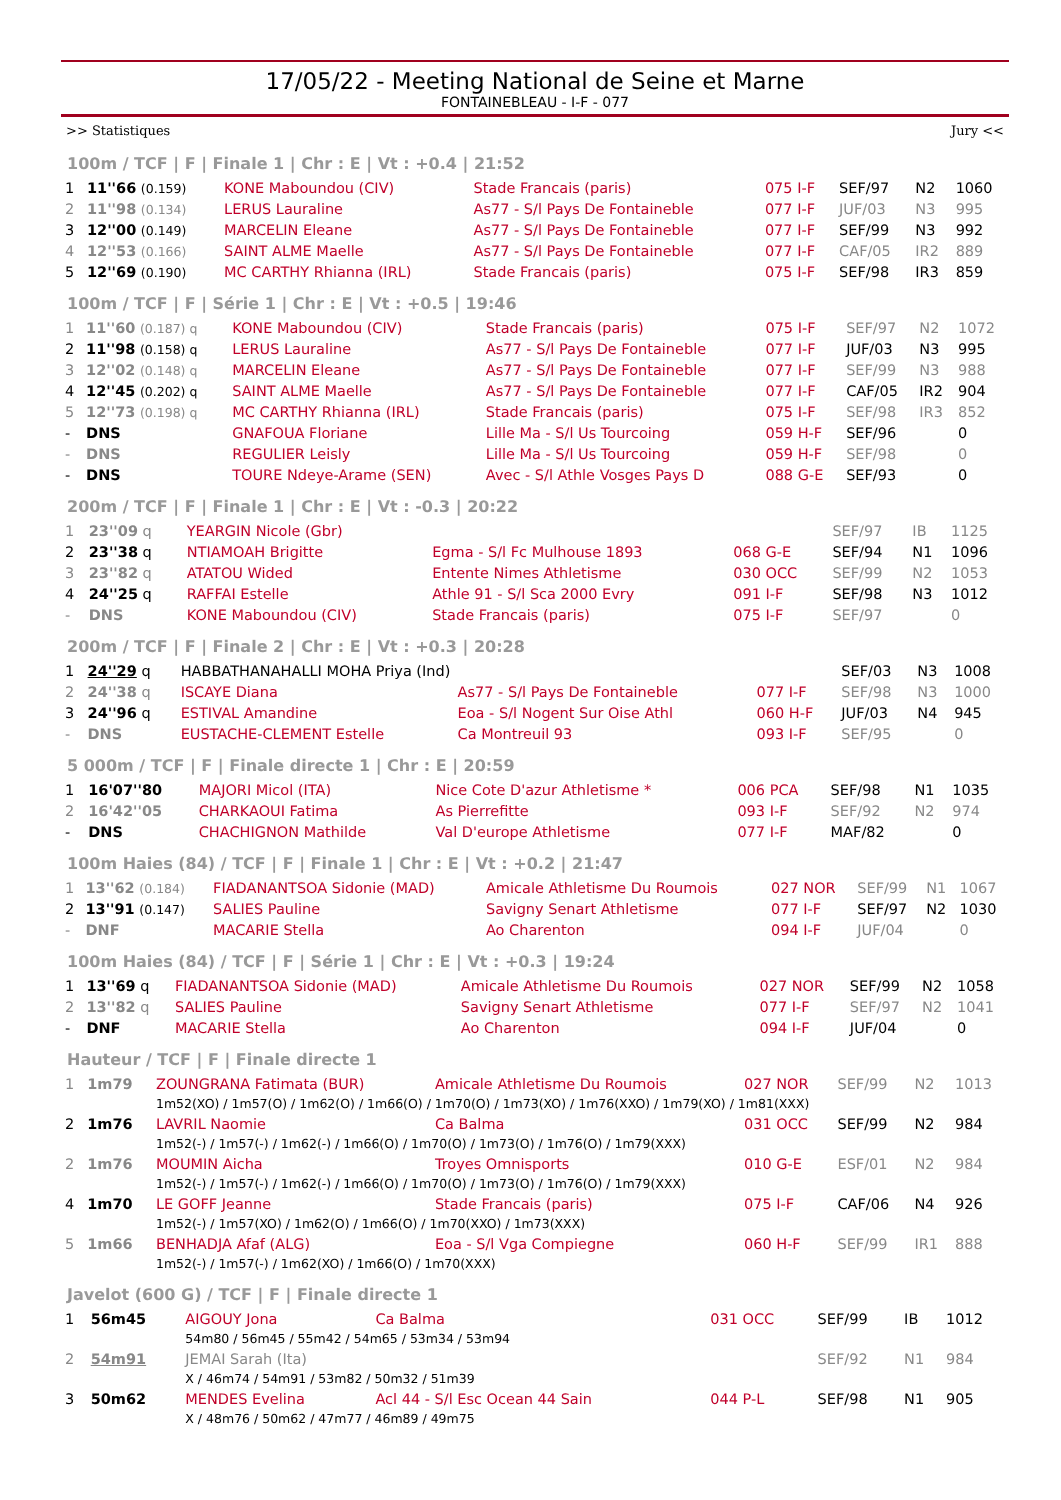17/05/22 - Meeting National de Seine et Marne
FONTAINEBLEAU - I-F - 077
>> Statistiques Jury <<
100m / TCF | F | Finale 1 | Chr : E | Vt : +0.4 | 21:52
| 1 | 11''66 (0.159) | KONE Maboundou (CIV) | Stade Francais (paris) | 075 I-F | SEF/97 | N2 | 1060 |
| 2 | 11''98 (0.134) | LERUS Lauraline | As77 - S/l Pays De Fontaineble | 077 I-F | JUF/03 | N3 | 995 |
| 3 | 12''00 (0.149) | MARCELIN Eleane | As77 - S/l Pays De Fontaineble | 077 I-F | SEF/99 | N3 | 992 |
| 4 | 12''53 (0.166) | SAINT ALME Maelle | As77 - S/l Pays De Fontaineble | 077 I-F | CAF/05 | IR2 | 889 |
| 5 | 12''69 (0.190) | MC CARTHY Rhianna (IRL) | Stade Francais (paris) | 075 I-F | SEF/98 | IR3 | 859 |
100m / TCF | F | Série 1 | Chr : E | Vt : +0.5 | 19:46
| 1 | 11''60 (0.187) q | KONE Maboundou (CIV) | Stade Francais (paris) | 075 I-F | SEF/97 | N2 | 1072 |
| 2 | 11''98 (0.158) q | LERUS Lauraline | As77 - S/l Pays De Fontaineble | 077 I-F | JUF/03 | N3 | 995 |
| 3 | 12''02 (0.148) q | MARCELIN Eleane | As77 - S/l Pays De Fontaineble | 077 I-F | SEF/99 | N3 | 988 |
| 4 | 12''45 (0.202) q | SAINT ALME Maelle | As77 - S/l Pays De Fontaineble | 077 I-F | CAF/05 | IR2 | 904 |
| 5 | 12''73 (0.198) q | MC CARTHY Rhianna (IRL) | Stade Francais (paris) | 075 I-F | SEF/98 | IR3 | 852 |
| - | DNS | GNAFOUA Floriane | Lille Ma - S/l Us Tourcoing | 059 H-F | SEF/96 | | 0 |
| - | DNS | REGULIER Leisly | Lille Ma - S/l Us Tourcoing | 059 H-F | SEF/98 | | 0 |
| - | DNS | TOURE Ndeye-Arame (SEN) | Avec - S/l Athle Vosges Pays D | 088 G-E | SEF/93 | | 0 |
200m / TCF | F | Finale 1 | Chr : E | Vt : -0.3 | 20:22
| 1 | 23''09 q | YEARGIN Nicole (Gbr) | | | SEF/97 | IB | 1125 |
| 2 | 23''38 q | NTIAMOAH Brigitte | Egma - S/l Fc Mulhouse 1893 | 068 G-E | SEF/94 | N1 | 1096 |
| 3 | 23''82 q | ATATOU Wided | Entente Nimes Athletisme | 030 OCC | SEF/99 | N2 | 1053 |
| 4 | 24''25 q | RAFFAI Estelle | Athle 91 - S/l Sca 2000 Evry | 091 I-F | SEF/98 | N3 | 1012 |
| - | DNS | KONE Maboundou (CIV) | Stade Francais (paris) | 075 I-F | SEF/97 | | 0 |
200m / TCF | F | Finale 2 | Chr : E | Vt : +0.3 | 20:28
| 1 | 24''29 q | HABBATHANAHALLI MOHA Priya (Ind) | | | SEF/03 | N3 | 1008 |
| 2 | 24''38 q | ISCAYE Diana | As77 - S/l Pays De Fontaineble | 077 I-F | SEF/98 | N3 | 1000 |
| 3 | 24''96 q | ESTIVAL Amandine | Eoa - S/l Nogent Sur Oise Athl | 060 H-F | JUF/03 | N4 | 945 |
| - | DNS | EUSTACHE-CLEMENT Estelle | Ca Montreuil 93 | 093 I-F | SEF/95 | | 0 |
5 000m / TCF | F | Finale directe 1 | Chr : E | 20:59
| 1 | 16'07''80 | MAJORI Micol (ITA) | Nice Cote D'azur Athletisme * | 006 PCA | SEF/98 | N1 | 1035 |
| 2 | 16'42''05 | CHARKAOUI Fatima | As Pierrefitte | 093 I-F | SEF/92 | N2 | 974 |
| - | DNS | CHACHIGNON Mathilde | Val D'europe Athletisme | 077 I-F | MAF/82 | | 0 |
100m Haies (84) / TCF | F | Finale 1 | Chr : E | Vt : +0.2 | 21:47
| 1 | 13''62 (0.184) | FIADANANTSOA Sidonie (MAD) | Amicale Athletisme Du Roumois | 027 NOR | SEF/99 | N1 | 1067 |
| 2 | 13''91 (0.147) | SALIES Pauline | Savigny Senart Athletisme | 077 I-F | SEF/97 | N2 | 1030 |
| - | DNF | MACARIE Stella | Ao Charenton | 094 I-F | JUF/04 | | 0 |
100m Haies (84) / TCF | F | Série 1 | Chr : E | Vt : +0.3 | 19:24
| 1 | 13''69 q | FIADANANTSOA Sidonie (MAD) | Amicale Athletisme Du Roumois | 027 NOR | SEF/99 | N2 | 1058 |
| 2 | 13''82 q | SALIES Pauline | Savigny Senart Athletisme | 077 I-F | SEF/97 | N2 | 1041 |
| - | DNF | MACARIE Stella | Ao Charenton | 094 I-F | JUF/04 | | 0 |
Hauteur / TCF | F | Finale directe 1
| 1 | 1m79 | ZOUNGRANA Fatimata (BUR) | Amicale Athletisme Du Roumois | 027 NOR | SEF/99 | N2 | 1013 |
| | | 1m52(XO) / 1m57(O) / 1m62(O) / 1m66(O) / 1m70(O) / 1m73(XO) / 1m76(XXO) / 1m79(XO) / 1m81(XXX) | | | | | |
| 2 | 1m76 | LAVRIL Naomie | Ca Balma | 031 OCC | SEF/99 | N2 | 984 |
| | | 1m52(-) / 1m57(-) / 1m62(-) / 1m66(O) / 1m70(O) / 1m73(O) / 1m76(O) / 1m79(XXX) | | | | | |
| 2 | 1m76 | MOUMIN Aicha | Troyes Omnisports | 010 G-E | ESF/01 | N2 | 984 |
| | | 1m52(-) / 1m57(-) / 1m62(-) / 1m66(O) / 1m70(O) / 1m73(O) / 1m76(O) / 1m79(XXX) | | | | | |
| 4 | 1m70 | LE GOFF Jeanne | Stade Francais (paris) | 075 I-F | CAF/06 | N4 | 926 |
| | | 1m52(-) / 1m57(XO) / 1m62(O) / 1m66(O) / 1m70(XXO) / 1m73(XXX) | | | | | |
| 5 | 1m66 | BENHADJA Afaf (ALG) | Eoa - S/l Vga Compiegne | 060 H-F | SEF/99 | IR1 | 888 |
| | | 1m52(-) / 1m57(-) / 1m62(XO) / 1m66(O) / 1m70(XXX) | | | | | |
Javelot (600 G) / TCF | F | Finale directe 1
| 1 | 56m45 | AIGOUY Jona | Ca Balma | 031 OCC | SEF/99 | IB | 1012 |
| | | 54m80 / 56m45 / 55m42 / 54m65 / 53m34 / 53m94 | | | | | |
| 2 | 54m91 | JEMAI Sarah (Ita) | | | SEF/92 | N1 | 984 |
| | | X / 46m74 / 54m91 / 53m82 / 50m32 / 51m39 | | | | | |
| 3 | 50m62 | MENDES Evelina | Acl 44 - S/l Esc Ocean 44 Sain | 044 P-L | SEF/98 | N1 | 905 |
| | | X / 48m76 / 50m62 / 47m77 / 46m89 / 49m75 | | | | | |